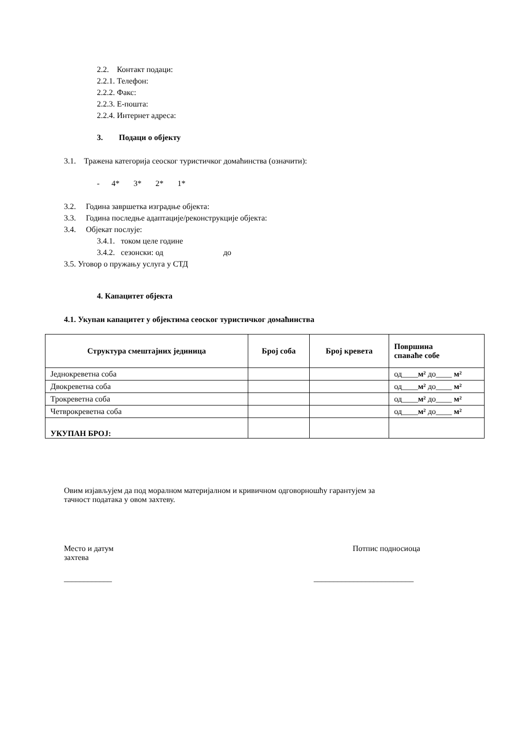2.2. Контакт подаци:
2.2.1. Телефон:
2.2.2. Факс:
2.2.3. Е-пошта:
2.2.4. Интернет адреса:
3. Подаци о објекту
3.1. Тражена категорија сеоског туристичког домаћинства (означити):
- 4* 3* 2* 1*
3.2. Година завршетка изградње објекта:
3.3. Година последње адаптације/реконструкције објекта:
3.4. Објекат послује:
3.4.1. током целе године
3.4.2. сезонски: од до
3.5. Уговор о пружању услуга у СТД
4. Капацитет објекта
4.1. Укупан капацитет у објектима сеоског туристичког домаћинства
| Структура смештајних јединица | Број соба | Број кревета | Површина спаваће собе |
| --- | --- | --- | --- |
| Једнокреветна соба | | | од____ м² до____ м² |
| Двокреветна соба | | | од____ м² до____ м² |
| Трокреветна соба | | | од____ м² до____ м² |
| Четврокреветна соба | | | од____ м² до____ м² |
| УКУПАН БРОЈ: | | | |
Овим изјављујем да под моралном материјалном и кривичном одговорношћу гарантујем за тачност података у овом захтеву.
Место и датум захтева
Потпис подносиоца
____________
_________________________